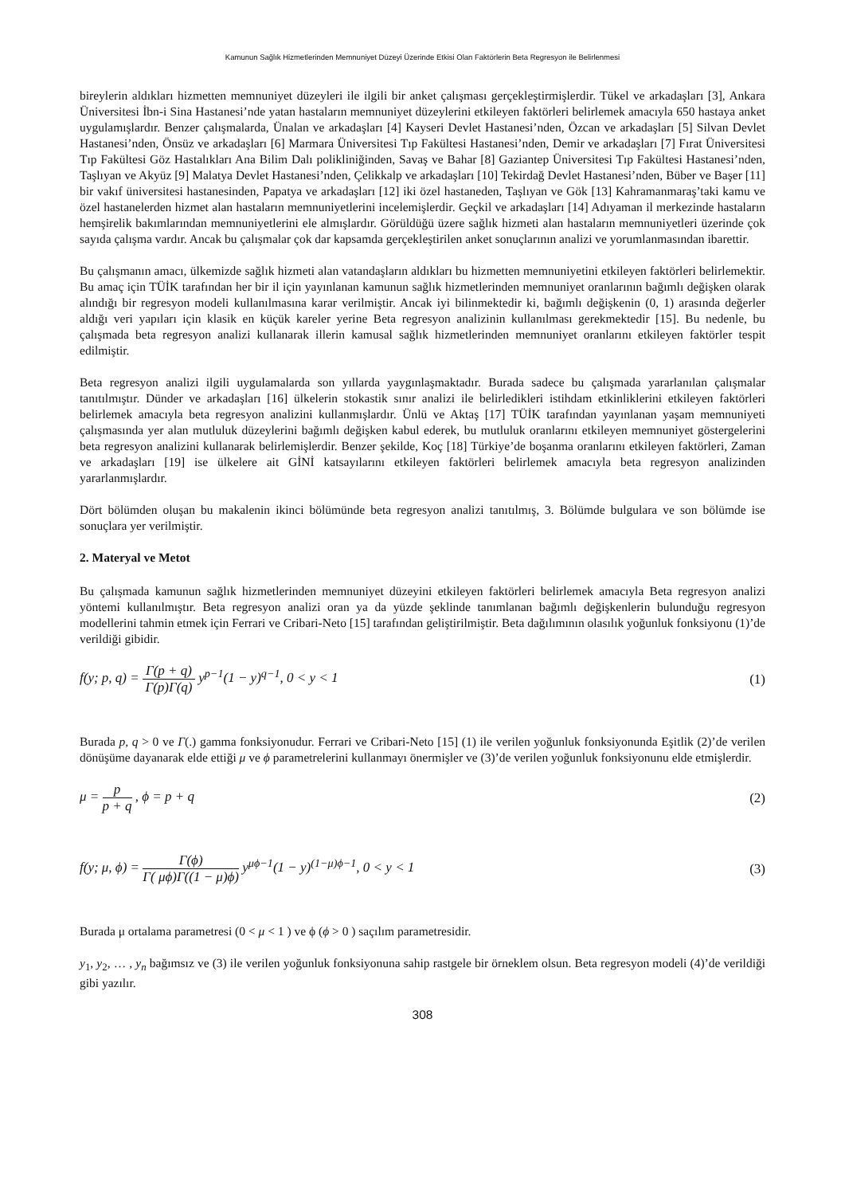Kamunun Sağlık Hizmetlerinden Memnuniyet Düzeyi Üzerinde Etkisi Olan Faktörlerin Beta Regresyon ile Belirlenmesi
bireylerin aldıkları hizmetten memnuniyet düzeyleri ile ilgili bir anket çalışması gerçekleştirmişlerdir. Tükel ve arkadaşları [3], Ankara Üniversitesi İbn-i Sina Hastanesi’nde yatan hastaların memnuniyet düzeylerini etkileyen faktörleri belirlemek amacıyla 650 hastaya anket uygulamışlardır. Benzer çalışmalarda, Ünalan ve arkadaşları [4] Kayseri Devlet Hastanesi’nden, Özcan ve arkadaşları [5] Silvan Devlet Hastanesi’nden, Önsüz ve arkadaşları [6] Marmara Üniversitesi Tıp Fakültesi Hastanesi’nden, Demir ve arkadaşları [7] Fırat Üniversitesi Tıp Fakültesi Göz Hastalıkları Ana Bilim Dalı polikliniğinden, Savaş ve Bahar [8] Gaziantep Üniversitesi Tıp Fakültesi Hastanesi’nden, Taşlıyan ve Akyüz [9] Malatya Devlet Hastanesi’nden, Çelikkalp ve arkadaşları [10] Tekirdağ Devlet Hastanesi’nden, Büber ve Başer [11] bir vakıf üniversitesi hastanesinden, Papatya ve arkadaşları [12] iki özel hastaneden, Taşlıyan ve Gök [13] Kahramanmaraş’taki kamu ve özel hastanelerden hizmet alan hastaların memnuniyetlerini incelemişlerdir. Geçkil ve arkadaşları [14] Adıyaman il merkezinde hastaların hemşirelik bakımlarından memnuniyetlerini ele almışlardır. Görüldüğü üzere sağlık hizmeti alan hastaların memnuniyetleri üzerinde çok sayıda çalışma vardır. Ancak bu çalışmalar çok dar kapsamda gerçekleştirilen anket sonuçlarının analizi ve yorumlanmasından ibarettir.
Bu çalışmanın amacı, ülkemizde sağlık hizmeti alan vatandaşların aldıkları bu hizmetten memnuniyetini etkileyen faktörleri belirlemektir. Bu amaç için TÜİK tarafından her bir il için yayınlanan kamunun sağlık hizmetlerinden memnuniyet oranlarının bağımlı değişken olarak alındığı bir regresyon modeli kullanılmasına karar verilmiştir. Ancak iyi bilinmektedir ki, bağımlı değişkenin (0, 1) arasında değerler aldığı veri yapıları için klasik en küçük kareler yerine Beta regresyon analizinin kullanılması gerekmektedir [15]. Bu nedenle, bu çalışmada beta regresyon analizi kullanarak illerin kamusal sağlık hizmetlerinden memnuniyet oranlarını etkileyen faktörler tespit edilmiştir.
Beta regresyon analizi ilgili uygulamalarda son yıllarda yaygınlaşmaktadır. Burada sadece bu çalışmada yararlanılan çalışmalar tanıtılmıştır. Dünder ve arkadaşları [16] ülkelerin stokastik sınır analizi ile belirledikleri istihdam etkinliklerini etkileyen faktörleri belirlemek amacıyla beta regresyon analizini kullanmışlardır. Ünlü ve Aktaş [17] TÜİK tarafından yayınlanan yaşam memnuniyeti çalışmasında yer alan mutluluk düzeylerini bağımlı değişken kabul ederek, bu mutluluk oranlarını etkileyen memnuniyet göstergelerini beta regresyon analizini kullanarak belirlemişlerdir. Benzer şekilde, Koç [18] Türkiye’de boşanma oranlarını etkileyen faktörleri, Zaman ve arkadaşları [19] ise ülkelere ait GİNİ katsayılarını etkileyen faktörleri belirlemek amacıyla beta regresyon analizinden yararlanmışlardır.
Dört bölümden oluşan bu makalenin ikinci bölümünde beta regresyon analizi tanıtılmış, 3. Bölümde bulgulara ve son bölümde ise sonuçlara yer verilmiştir.
2. Materyal ve Metot
Bu çalışmada kamunun sağlık hizmetlerinden memnuniyet düzeyini etkileyen faktörleri belirlemek amacıyla Beta regresyon analizi yöntemi kullanılmıştır. Beta regresyon analizi oran ya da yüzde şeklinde tanımlanan bağımlı değişkenlerin bulunduğu regresyon modellerini tahmin etmek için Ferrari ve Cribari-Neto [15] tarafından geliştirilmiştir. Beta dağılımının olasılık yoğunluk fonksiyonu (1)’de verildiği gibidir.
f(y; p, q) = Γ(p + q) Γ(p)Γ(q) y<sup>p−1</sup>(1 − y)<sup>q−1</sup>, 0 < y < 1
(1)
Burada p, q > 0 ve Γ(.) gamma fonksiyonudur. Ferrari ve Cribari-Neto [15] (1) ile verilen yoğunluk fonksiyonunda Eşitlik (2)’de verilen dönüşüme dayanarak elde ettiği μ ve ϕ parametrelerini kullanmayı önermişler ve (3)’de verilen yoğunluk fonksiyonunu elde etmişlerdir.
μ = p p + q , ϕ = p + q (2)
f(y; μ, ϕ) = Γ(ϕ) Γ( μϕ)Γ((1 − μ)ϕ) y<sup>μϕ−1</sup>(1 − y)<sup>(1−μ)ϕ−1</sup>, 0 < y < 1
(3)
Burada μ ortalama parametresi (0 < μ < 1 ) ve ϕ (ϕ > 0 ) saçılım parametresidir.
y<sub>1</sub>, y<sub>2</sub>, … , y<sub>n</sub> bağımsız ve (3) ile verilen yoğunluk fonksiyonuna sahip rastgele bir örneklem olsun. Beta regresyon modeli (4)’de verildiği gibi yazılır.
308